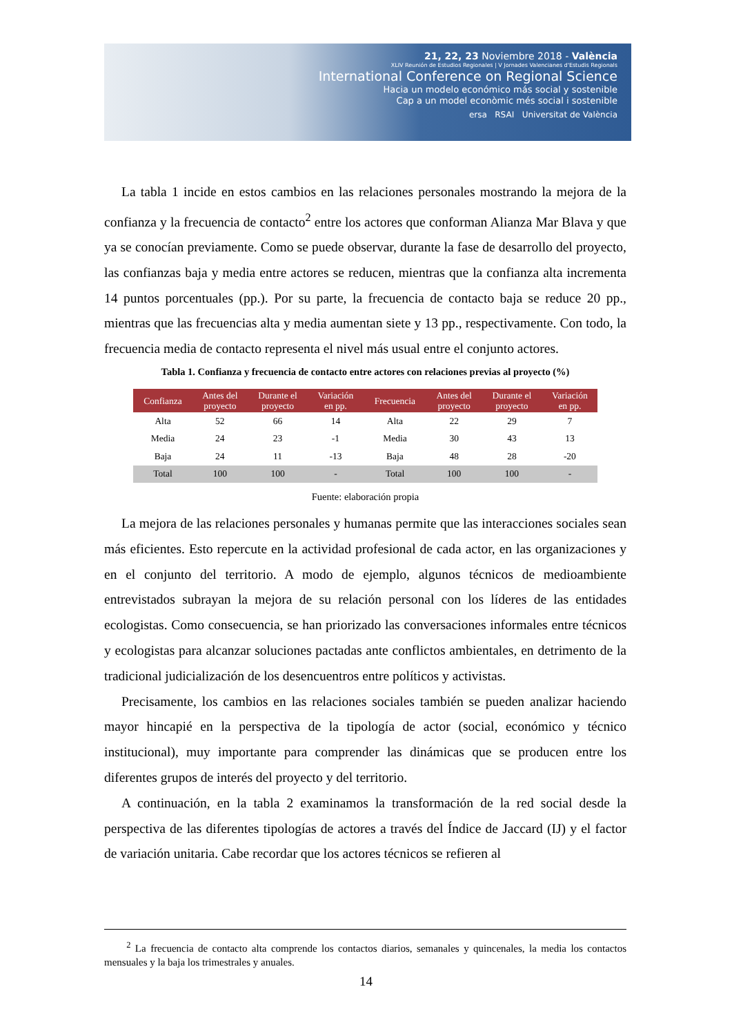21, 22, 23 Noviembre 2018 - València
XLIV Reunión de Estudios Regionales | V Jornades Valencianes d'Estudis Regionals
International Conference on Regional Science
Hacia un modelo económico más social y sostenible
Cap a un model econòmic més social i sostenible
ersa RSAI Universitat de València
La tabla 1 incide en estos cambios en las relaciones personales mostrando la mejora de la confianza y la frecuencia de contacto<sup>2</sup> entre los actores que conforman Alianza Mar Blava y que ya se conocían previamente. Como se puede observar, durante la fase de desarrollo del proyecto, las confianzas baja y media entre actores se reducen, mientras que la confianza alta incrementa 14 puntos porcentuales (pp.). Por su parte, la frecuencia de contacto baja se reduce 20 pp., mientras que las frecuencias alta y media aumentan siete y 13 pp., respectivamente. Con todo, la frecuencia media de contacto representa el nivel más usual entre el conjunto actores.
Tabla 1. Confianza y frecuencia de contacto entre actores con relaciones previas al proyecto (%)
| Confianza | Antes del proyecto | Durante el proyecto | Variación en pp. | Frecuencia | Antes del proyecto | Durante el proyecto | Variación en pp. |
| --- | --- | --- | --- | --- | --- | --- | --- |
| Alta | 52 | 66 | 14 | Alta | 22 | 29 | 7 |
| Media | 24 | 23 | -1 | Media | 30 | 43 | 13 |
| Baja | 24 | 11 | -13 | Baja | 48 | 28 | -20 |
| Total | 100 | 100 | - | Total | 100 | 100 | - |
Fuente: elaboración propia
La mejora de las relaciones personales y humanas permite que las interacciones sociales sean más eficientes. Esto repercute en la actividad profesional de cada actor, en las organizaciones y en el conjunto del territorio. A modo de ejemplo, algunos técnicos de medioambiente entrevistados subrayan la mejora de su relación personal con los líderes de las entidades ecologistas. Como consecuencia, se han priorizado las conversaciones informales entre técnicos y ecologistas para alcanzar soluciones pactadas ante conflictos ambientales, en detrimento de la tradicional judicialización de los desencuentros entre políticos y activistas.
Precisamente, los cambios en las relaciones sociales también se pueden analizar haciendo mayor hincapié en la perspectiva de la tipología de actor (social, económico y técnico institucional), muy importante para comprender las dinámicas que se producen entre los diferentes grupos de interés del proyecto y del territorio.
A continuación, en la tabla 2 examinamos la transformación de la red social desde la perspectiva de las diferentes tipologías de actores a través del Índice de Jaccard (IJ) y el factor de variación unitaria. Cabe recordar que los actores técnicos se refieren al
<sup>2</sup> La frecuencia de contacto alta comprende los contactos diarios, semanales y quincenales, la media los contactos mensuales y la baja los trimestrales y anuales.
14